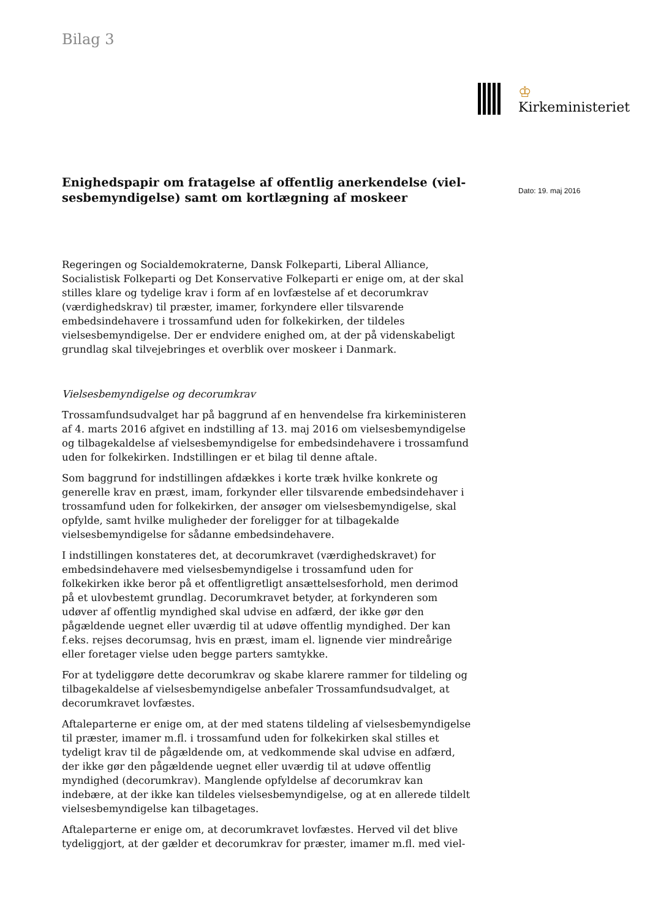Bilag 3
♔
Kirkeministeriet
Dato: 19. maj 2016
Enighedspapir om fratagelse af offentlig anerkendelse (viel-sesbemyndigelse) samt om kortlægning af moskeer
Regeringen og Socialdemokraterne, Dansk Folkeparti, Liberal Alliance, Socialistisk Folkeparti og Det Konservative Folkeparti er enige om, at der skal stilles klare og tydelige krav i form af en lovfæstelse af et decorumkrav (værdighedskrav) til præster, imamer, forkyndere eller tilsvarende embedsindehavere i trossamfund uden for folkekirken, der tildeles vielsesbemyndigelse. Der er endvidere enighed om, at der på videnskabeligt grundlag skal tilvejebringes et overblik over moskeer i Danmark.
Vielsesbemyndigelse og decorumkrav
Trossamfundsudvalget har på baggrund af en henvendelse fra kirkeministeren af 4. marts 2016 afgivet en indstilling af 13. maj 2016 om vielsesbemyndigelse og tilbagekaldelse af vielsesbemyndigelse for embedsindehavere i trossamfund uden for folkekirken. Indstillingen er et bilag til denne aftale.
Som baggrund for indstillingen afdækkes i korte træk hvilke konkrete og generelle krav en præst, imam, forkynder eller tilsvarende embedsindehaver i trossamfund uden for folkekirken, der ansøger om vielsesbemyndigelse, skal opfylde, samt hvilke muligheder der foreligger for at tilbagekalde vielsesbemyndigelse for sådanne embedsindehavere.
I indstillingen konstateres det, at decorumkravet (værdighedskravet) for embedsindehavere med vielsesbemyndigelse i trossamfund uden for folkekirken ikke beror på et offentligretligt ansættelsesforhold, men derimod på et ulovbestemt grundlag. Decorumkravet betyder, at forkynderen som udøver af offentlig myndighed skal udvise en adfærd, der ikke gør den pågældende uegnet eller uværdig til at udøve offentlig myndighed. Der kan f.eks. rejses decorumsag, hvis en præst, imam el. lignende vier mindreårige eller foretager vielse uden begge parters samtykke.
For at tydeliggøre dette decorumkrav og skabe klarere rammer for tildeling og tilbagekaldelse af vielsesbemyndigelse anbefaler Trossamfundsudvalget, at decorumkravet lovfæstes.
Aftaleparterne er enige om, at der med statens tildeling af vielsesbemyndigelse til præster, imamer m.fl. i trossamfund uden for folkekirken skal stilles et tydeligt krav til de pågældende om, at vedkommende skal udvise en adfærd, der ikke gør den pågældende uegnet eller uværdig til at udøve offentlig myndighed (decorumkrav). Manglende opfyldelse af decorumkrav kan indebære, at der ikke kan tildeles vielsesbemyndigelse, og at en allerede tildelt vielsesbemyndigelse kan tilbagetages.
Aftaleparterne er enige om, at decorumkravet lovfæstes. Herved vil det blive tydeliggjort, at der gælder et decorumkrav for præster, imamer m.fl. med viel-